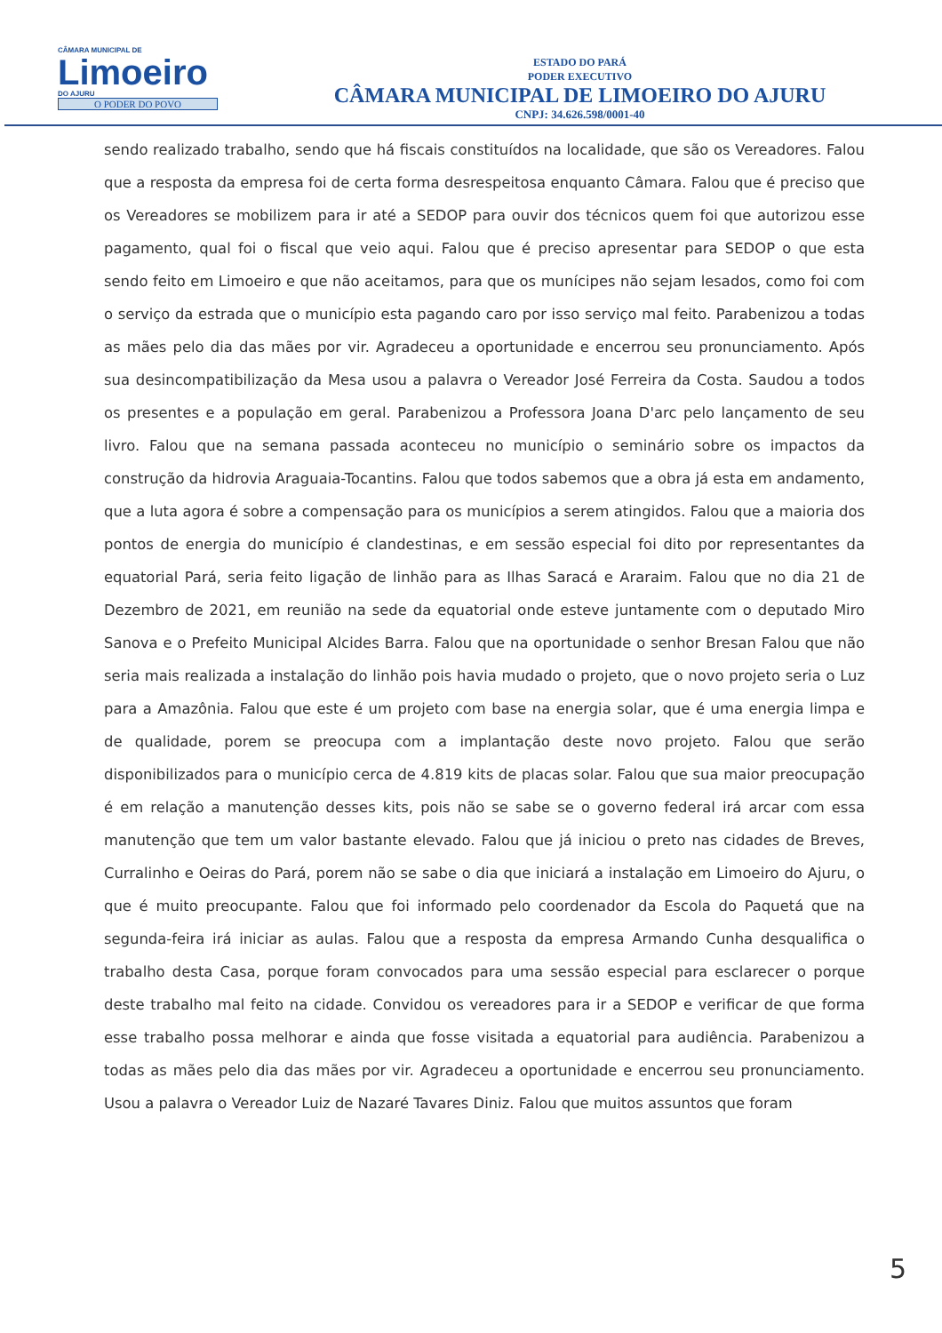CÂMARA MUNICIPAL DE
Limoeiro
DO AJURU
O PODER DO POVO
ESTADO DO PARÁ
PODER EXECUTIVO
CÂMARA MUNICIPAL DE LIMOEIRO DO AJURU
CNPJ: 34.626.598/0001-40
sendo realizado trabalho, sendo que há fiscais constituídos na localidade, que são os Vereadores. Falou que a resposta da empresa foi de certa forma desrespeitosa enquanto Câmara. Falou que é preciso que os Vereadores se mobilizem para ir até a SEDOP para ouvir dos técnicos quem foi que autorizou esse pagamento, qual foi o fiscal que veio aqui. Falou que é preciso apresentar para SEDOP o que esta sendo feito em Limoeiro e que não aceitamos, para que os munícipes não sejam lesados, como foi com o serviço da estrada que o município esta pagando caro por isso serviço mal feito. Parabenizou a todas as mães pelo dia das mães por vir. Agradeceu a oportunidade e encerrou seu pronunciamento. Após sua desincompatibilização da Mesa usou a palavra o Vereador José Ferreira da Costa. Saudou a todos os presentes e a população em geral. Parabenizou a Professora Joana D'arc pelo lançamento de seu livro. Falou que na semana passada aconteceu no município o seminário sobre os impactos da construção da hidrovia Araguaia-Tocantins. Falou que todos sabemos que a obra já esta em andamento, que a luta agora é sobre a compensação para os municípios a serem atingidos. Falou que a maioria dos pontos de energia do município é clandestinas, e em sessão especial foi dito por representantes da equatorial Pará, seria feito ligação de linhão para as Ilhas Saracá e Araraim. Falou que no dia 21 de Dezembro de 2021, em reunião na sede da equatorial onde esteve juntamente com o deputado Miro Sanova e o Prefeito Municipal Alcides Barra. Falou que na oportunidade o senhor Bresan Falou que não seria mais realizada a instalação do linhão pois havia mudado o projeto, que o novo projeto seria o Luz para a Amazônia. Falou que este é um projeto com base na energia solar, que é uma energia limpa e de qualidade, porem se preocupa com a implantação deste novo projeto. Falou que serão disponibilizados para o município cerca de 4.819 kits de placas solar. Falou que sua maior preocupação é em relação a manutenção desses kits, pois não se sabe se o governo federal irá arcar com essa manutenção que tem um valor bastante elevado. Falou que já iniciou o preto nas cidades de Breves, Curralinho e Oeiras do Pará, porem não se sabe o dia que iniciará a instalação em Limoeiro do Ajuru, o que é muito preocupante. Falou que foi informado pelo coordenador da Escola do Paquetá que na segunda-feira irá iniciar as aulas. Falou que a resposta da empresa Armando Cunha desqualifica o trabalho desta Casa, porque foram convocados para uma sessão especial para esclarecer o porque deste trabalho mal feito na cidade. Convidou os vereadores para ir a SEDOP e verificar de que forma esse trabalho possa melhorar e ainda que fosse visitada a equatorial para audiência. Parabenizou a todas as mães pelo dia das mães por vir. Agradeceu a oportunidade e encerrou seu pronunciamento. Usou a palavra o Vereador Luiz de Nazaré Tavares Diniz. Falou que muitos assuntos que foram
5